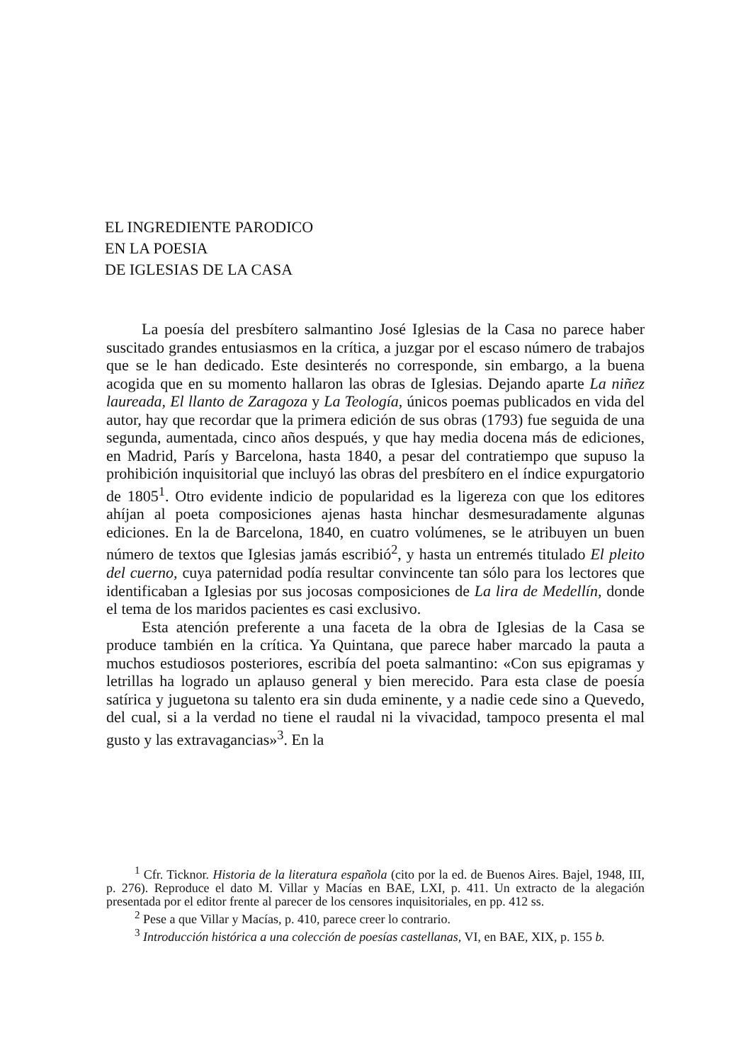EL INGREDIENTE PARODICO
EN LA POESIA
DE IGLESIAS DE LA CASA
La poesía del presbítero salmantino José Iglesias de la Casa no parece haber suscitado grandes entusiasmos en la crítica, a juzgar por el escaso número de trabajos que se le han dedicado. Este desinterés no corresponde, sin embargo, a la buena acogida que en su momento hallaron las obras de Iglesias. Dejando aparte La niñez laureada, El llanto de Zaragoza y La Teología, únicos poemas publicados en vida del autor, hay que recordar que la primera edición de sus obras (1793) fue seguida de una segunda, aumentada, cinco años después, y que hay media docena más de ediciones, en Madrid, París y Barcelona, hasta 1840, a pesar del contratiempo que supuso la prohibición inquisitorial que incluyó las obras del presbítero en el índice expurgatorio de 1805<sup>1</sup>. Otro evidente indicio de popularidad es la ligereza con que los editores ahíjan al poeta composiciones ajenas hasta hinchar desmesuradamente algunas ediciones. En la de Barcelona, 1840, en cuatro volúmenes, se le atribuyen un buen número de textos que Iglesias jamás escribió<sup>2</sup>, y hasta un entremés titulado El pleito del cuerno, cuya paternidad podía resultar convincente tan sólo para los lectores que identificaban a Iglesias por sus jocosas composiciones de La lira de Medellín, donde el tema de los maridos pacientes es casi exclusivo.
Esta atención preferente a una faceta de la obra de Iglesias de la Casa se produce también en la crítica. Ya Quintana, que parece haber marcado la pauta a muchos estudiosos posteriores, escribía del poeta salmantino: «Con sus epigramas y letrillas ha logrado un aplauso general y bien merecido. Para esta clase de poesía satírica y juguetona su talento era sin duda eminente, y a nadie cede sino a Quevedo, del cual, si a la verdad no tiene el raudal ni la vivacidad, tampoco presenta el mal gusto y las extravagancias»<sup>3</sup>. En la
<sup>1</sup> Cfr. Ticknor. Historia de la literatura española (cito por la ed. de Buenos Aires. Bajel, 1948, III, p. 276). Reproduce el dato M. Villar y Macías en BAE, LXI, p. 411. Un extracto de la alegación presentada por el editor frente al parecer de los censores inquisitoriales, en pp. 412 ss.
<sup>2</sup> Pese a que Villar y Macías, p. 410, parece creer lo contrario.
<sup>3</sup> Introducción histórica a una colección de poesías castellanas, VI, en BAE, XIX, p. 155 b.